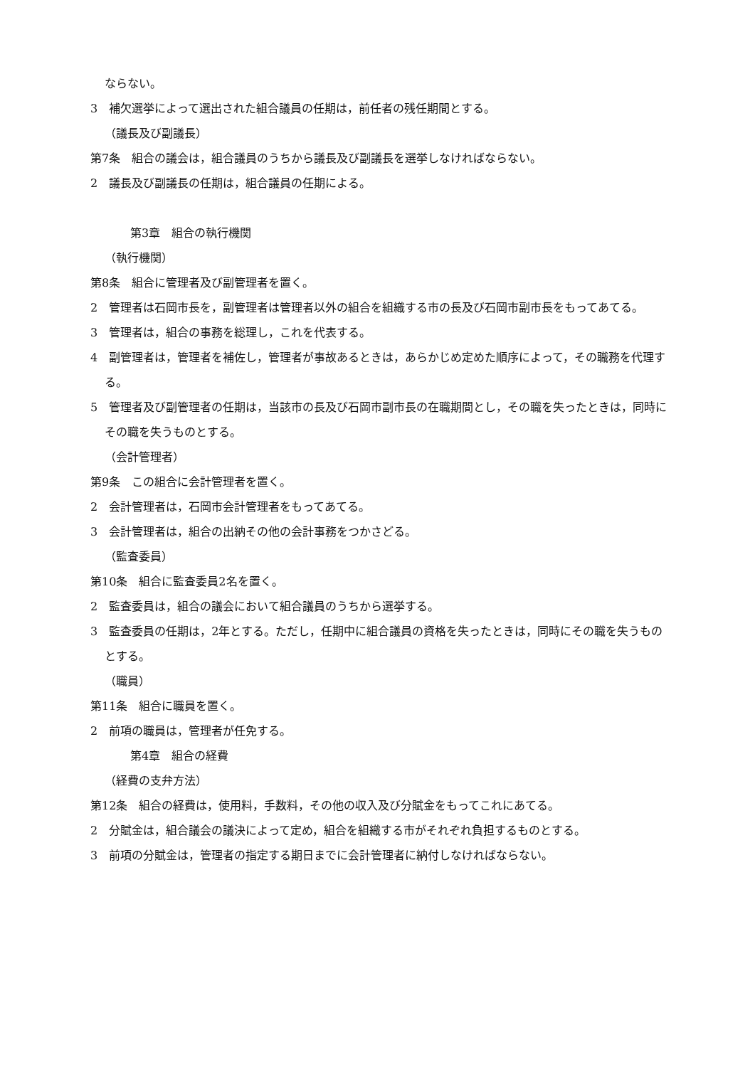ならない。
3　補欠選挙によって選出された組合議員の任期は，前任者の残任期間とする。
（議長及び副議長）
第7条　組合の議会は，組合議員のうちから議長及び副議長を選挙しなければならない。
2　議長及び副議長の任期は，組合議員の任期による。
第3章　組合の執行機関
（執行機関）
第8条　組合に管理者及び副管理者を置く。
2　管理者は石岡市長を，副管理者は管理者以外の組合を組織する市の長及び石岡市副市長をもってあてる。
3　管理者は，組合の事務を総理し，これを代表する。
4　副管理者は，管理者を補佐し，管理者が事故あるときは，あらかじめ定めた順序によって，その職務を代理する。
5　管理者及び副管理者の任期は，当該市の長及び石岡市副市長の在職期間とし，その職を失ったときは，同時にその職を失うものとする。
（会計管理者）
第9条　この組合に会計管理者を置く。
2　会計管理者は，石岡市会計管理者をもってあてる。
3　会計管理者は，組合の出納その他の会計事務をつかさどる。
（監査委員）
第10条　組合に監査委員2名を置く。
2　監査委員は，組合の議会において組合議員のうちから選挙する。
3　監査委員の任期は，2年とする。ただし，任期中に組合議員の資格を失ったときは，同時にその職を失うものとする。
（職員）
第11条　組合に職員を置く。
2　前項の職員は，管理者が任免する。
第4章　組合の経費
（経費の支弁方法）
第12条　組合の経費は，使用料，手数料，その他の収入及び分賦金をもってこれにあてる。
2　分賦金は，組合議会の議決によって定め，組合を組織する市がそれぞれ負担するものとする。
3　前項の分賦金は，管理者の指定する期日までに会計管理者に納付しなければならない。